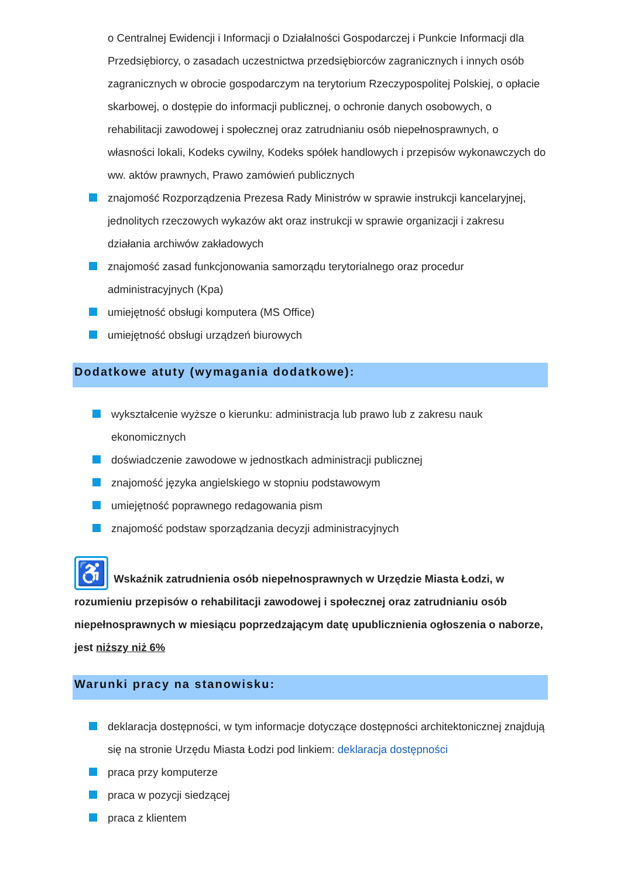o Centralnej Ewidencji i Informacji o Działalności Gospodarczej i Punkcie Informacji dla Przedsiębiorcy, o zasadach uczestnictwa przedsiębiorców zagranicznych i innych osób zagranicznych w obrocie gospodarczym na terytorium Rzeczypospolitej Polskiej, o opłacie skarbowej, o dostępie do informacji publicznej, o ochronie danych osobowych, o rehabilitacji zawodowej i społecznej oraz zatrudnianiu osób niepełnosprawnych, o własności lokali, Kodeks cywilny, Kodeks spółek handlowych i przepisów wykonawczych do ww. aktów prawnych, Prawo zamówień publicznych
znajomość Rozporządzenia Prezesa Rady Ministrów w sprawie instrukcji kancelaryjnej, jednolitych rzeczowych wykazów akt oraz instrukcji w sprawie organizacji i zakresu działania archiwów zakładowych
znajomość zasad funkcjonowania samorządu terytorialnego oraz procedur administracyjnych (Kpa)
umiejętność obsługi komputera (MS Office)
umiejętność obsługi urządzeń biurowych
Dodatkowe atuty (wymagania dodatkowe):
wykształcenie wyższe o kierunku: administracja lub prawo lub z zakresu nauk ekonomicznych
doświadczenie zawodowe w jednostkach administracji publicznej
znajomość języka angielskiego w stopniu podstawowym
umiejętność poprawnego redagowania pism
znajomość podstaw sporządzania decyzji administracyjnych
♿ Wskaźnik zatrudnienia osób niepełnosprawnych w Urzędzie Miasta Łodzi, w rozumieniu przepisów o rehabilitacji zawodowej i społecznej oraz zatrudnianiu osób niepełnosprawnych w miesiącu poprzedzającym datę upublicznienia ogłoszenia o naborze, jest niższy niż 6%
Warunki pracy na stanowisku:
deklaracja dostępności, w tym informacje dotyczące dostępności architektonicznej znajdują się na stronie Urzędu Miasta Łodzi pod linkiem: deklaracja dostępności
praca przy komputerze
praca w pozycji siedzącej
praca z klientem